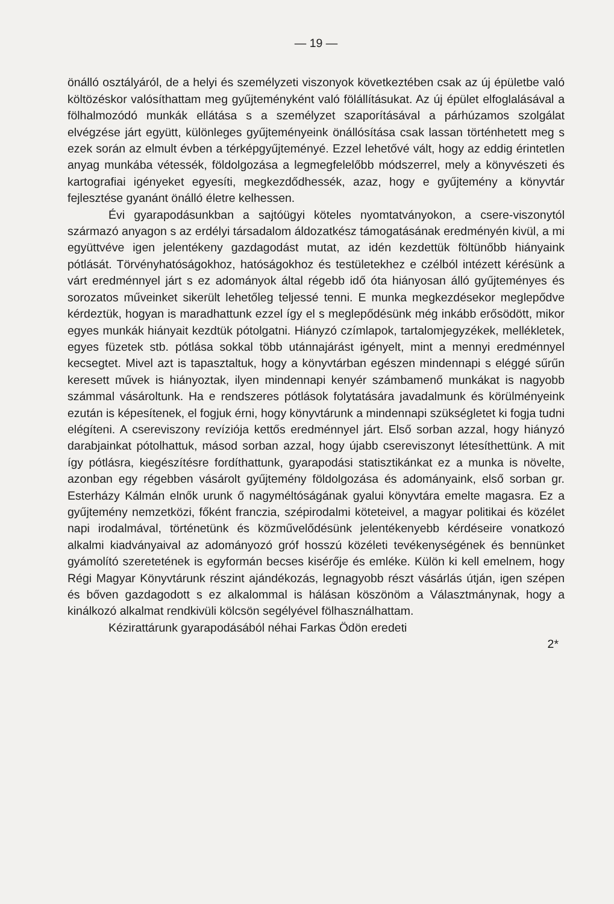— 19 —
önálló osztályáról, de a helyi és személyzeti viszonyok következtében csak az új épületbe való költözéskor valósíthattam meg gyűjteményként való fölállításukat. Az új épület elfoglalásával a fölhalmozódó munkák ellátása s a személyzet szaporításával a párhúzamos szolgálat elvégzése járt együtt, különleges gyűjteményeink önállósítása csak lassan történhetett meg s ezek során az elmult évben a térképgyűjteményé. Ezzel lehetővé vált, hogy az eddig érintetlen anyag munkába vétessék, földolgozása a legmegfelelőbb módszerrel, mely a könyvészeti és kartografiai igényeket egyesíti, megkezdődhessék, azaz, hogy e gyűjtemény a könyvtár fejlesztése gyanánt önálló életre kelhessen.
Évi gyarapodásunkban a sajtóügyi köteles nyomtatványokon, a csere-viszonytól származó anyagon s az erdélyi társadalom áldozatkész támogatásának eredményén kivül, a mi együttvéve igen jelentékeny gazdagodást mutat, az idén kezdettük föltünőbb hiányaink pótlását. Törvényhatóságokhoz, hatóságokhoz és testületekhez e czélból intézett kérésünk a várt eredménnyel járt s ez adományok által régebb idő óta hiányosan álló gyűjteményes és sorozatos műveinket sikerült lehetőleg teljessé tenni. E munka megkezdésekor meglepődve kérdeztük, hogyan is maradhattunk ezzel így el s meglepődésünk még inkább erősödött, mikor egyes munkák hiányait kezdtük pótolgatni. Hiányzó czímlapok, tartalomjegyzékek, mellékletek, egyes füzetek stb. pótlása sokkal több utánnajárást igényelt, mint a mennyi eredménnyel kecsegtet. Mivel azt is tapasztaltuk, hogy a könyvtárban egészen mindennapi s eléggé sűrűn keresett művek is hiányoztak, ilyen mindennapi kenyér számbamenő munkákat is nagyobb számmal vásároltunk. Ha e rendszeres pótlások folytatására javadalmunk és körülményeink ezután is képesítenek, el fogjuk érni, hogy könyvtárunk a mindennapi szükségletet ki fogja tudni elégíteni. A csereviszony revíziója kettős eredménnyel járt. Első sorban azzal, hogy hiányzó darabjainkat pótolhattuk, másod sorban azzal, hogy újabb csereviszonyt létesíthettünk. A mit így pótlásra, kiegészítésre fordíthattunk, gyarapodási statisztikánkat ez a munka is növelte, azonban egy régebben vásárolt gyűjtemény földolgozása és adományaink, első sorban gr. Esterházy Kálmán elnők urunk ő nagyméltóságának gyalui könyvtára emelte magasra. Ez a gyűjtemény nemzetközi, főként franczia, szépirodalmi köteteivel, a magyar politikai és közélet napi irodalmával, történetünk és közművelődésünk jelentékenyebb kérdéseire vonatkozó alkalmi kiadványaival az adományozó gróf hosszú közéleti tevékenységének és bennünket gyámolító szeretetének is egyformán becses kisérője és emléke. Külön ki kell emelnem, hogy Régi Magyar Könyvtárunk részint ajándékozás, legnagyobb részt vásárlás útján, igen szépen és bőven gazdagodott s ez alkalommal is hálásan köszönöm a Választmánynak, hogy a kinálkozó alkalmat rendkivüli kölcsön segélyével fölhasználhattam.
Kézirattárunk gyarapodásából néhai Farkas Ödön eredeti
2*